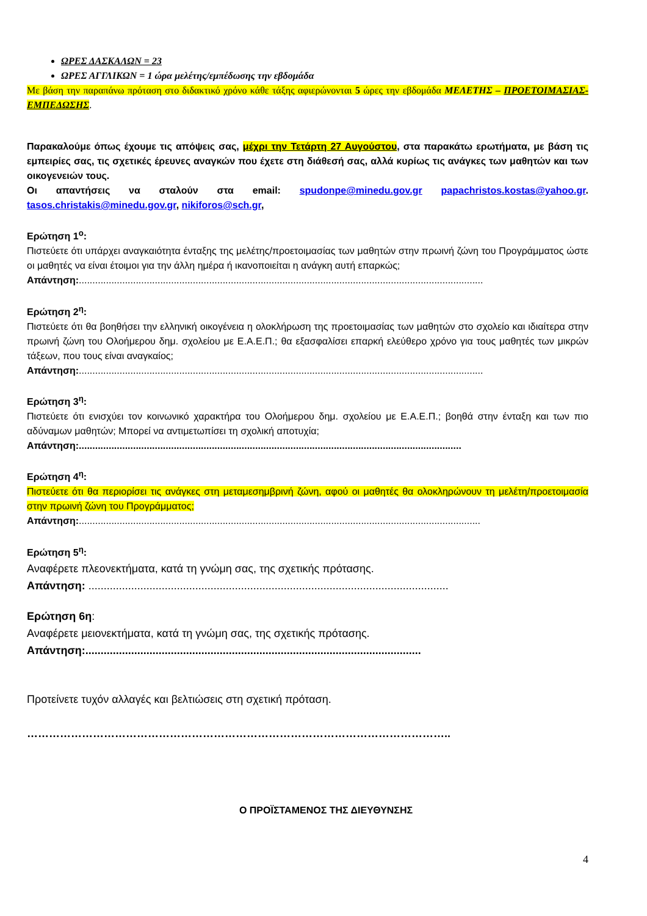ΩΡΕΣ ΔΑΣΚΑΛΩΝ = 23
ΩΡΕΣ ΑΓΓΛΙΚΩΝ = 1 ώρα μελέτης/εμπέδωσης την εβδομάδα
Με βάση την παραπάνω πρόταση στο διδακτικό χρόνο κάθε τάξης αφιερώνονται 5 ώρες την εβδομάδα ΜΕΛΕΤΗΣ – ΠΡΟΕΤΟΙΜΑΣΙΑΣ-ΕΜΠΕΔΩΣΗΣ.
Παρακαλούμε όπως έχουμε τις απόψεις σας, μέχρι την Τετάρτη 27 Αυγούστου, στα παρακάτω ερωτήματα, με βάση τις εμπειρίες σας, τις σχετικές έρευνες αναγκών που έχετε στη διάθεσή σας, αλλά κυρίως τις ανάγκες των μαθητών και των οικογενειών τους.
Οι απαντήσεις να σταλούν στα email: spudonpe@minedu.gov.gr papachristos.kostas@yahoo.gr. tasos.christakis@minedu.gov.gr, nikiforos@sch.gr,
Ερώτηση 1<sup>ο</sup>:
Πιστεύετε ότι υπάρχει αναγκαιότητα ένταξης της μελέτης/προετοιμασίας των μαθητών στην πρωινή ζώνη του Προγράμματος ώστε οι μαθητές να είναι έτοιμοι για την άλλη ημέρα ή ικανοποιείται η ανάγκη αυτή επαρκώς;
Απάντηση:.....................................................................................................................................................
Ερώτηση 2<sup>η</sup>:
Πιστεύετε ότι θα βοηθήσει την ελληνική οικογένεια η ολοκλήρωση της προετοιμασίας των μαθητών στο σχολείο και ιδιαίτερα στην πρωινή ζώνη του Ολοήμερου δημ. σχολείου με Ε.Α.Ε.Π.; θα εξασφαλίσει επαρκή ελεύθερο χρόνο για τους μαθητές των μικρών τάξεων, που τους είναι αναγκαίος;
Απάντηση:.....................................................................................................................................................
Ερώτηση 3<sup>η</sup>:
Πιστεύετε ότι ενισχύει τον κοινωνικό χαρακτήρα του Ολοήμερου δημ. σχολείου με Ε.Α.Ε.Π.; βοηθά στην ένταξη και των πιο αδύναμων μαθητών; Μπορεί να αντιμετωπίσει τη σχολική αποτυχία;
Απάντηση:.............................................................................................................................................
Ερώτηση 4<sup>η</sup>:
Πιστεύετε ότι θα περιορίσει τις ανάγκες στη μεταμεσημβρινή ζώνη, αφού οι μαθητές θα ολοκληρώνουν τη μελέτη/προετοιμασία στην πρωινή ζώνη του Προγράμματος;
Απάντηση:....................................................................................................................................................
Ερώτηση 5<sup>η</sup>:
Αναφέρετε πλεονεκτήματα, κατά τη γνώμη σας, της σχετικής πρότασης.
Απάντηση: ......................................................................................................................
Ερώτηση 6η:
Αναφέρετε μειονεκτήματα, κατά τη γνώμη σας, της σχετικής πρότασης.
Απάντηση:..............................................................................................................
Προτείνετε τυχόν αλλαγές και βελτιώσεις στη σχετική πρόταση.
……………………………………………………………………………………………………..
Ο ΠΡΟΪΣΤΑΜΕΝΟΣ ΤΗΣ ΔΙΕΥΘΥΝΣΗΣ
4